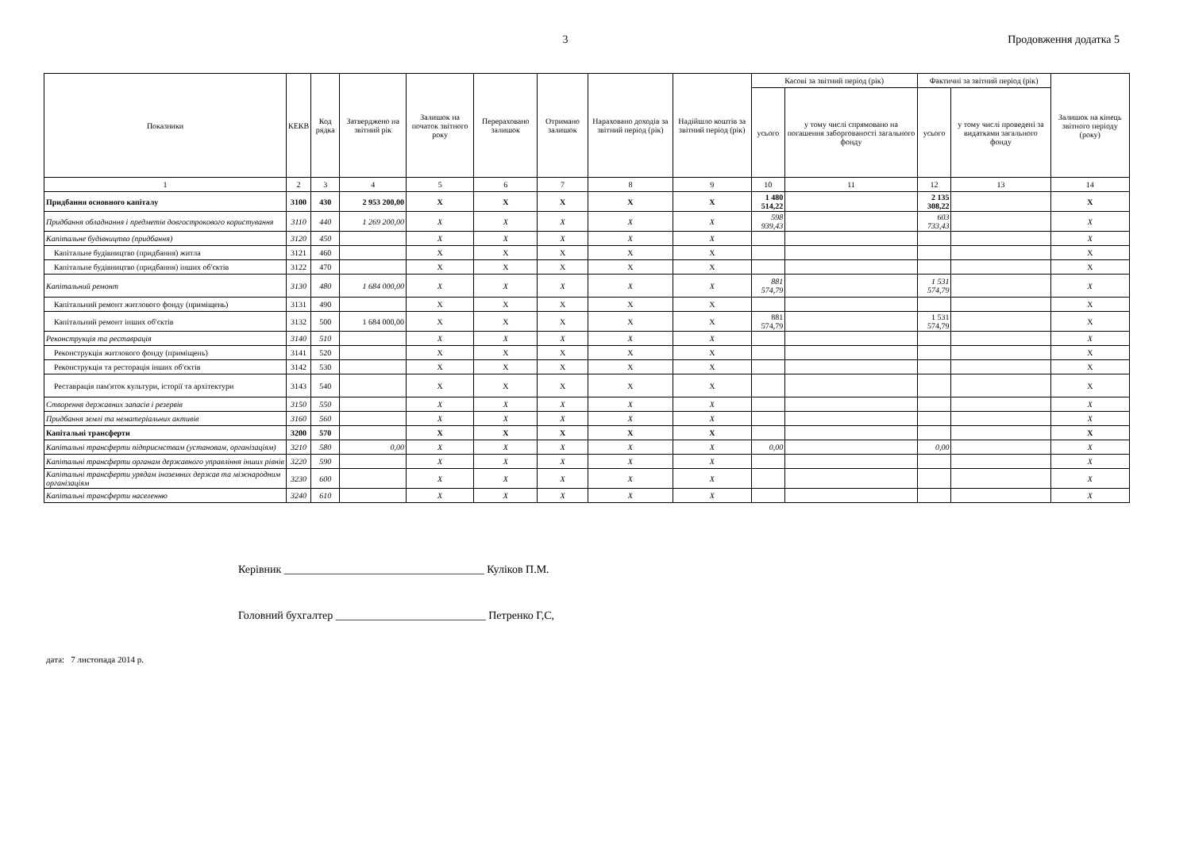3 Продовження додатка 5
| Показники | КЕКВ | Код рядка | Затверджено на звітний рік | Залишок на початок звітного року | Перераховано залишок | Отримано залишок | Нараховано доходів за звітний період (рік) | Надійшло коштів за звітний період (рік) | Касові за звітний період (рік) | | Фактичні за звітний період (рік) | | Залишок на кінець звітного періоду (року) |
| --- | --- | --- | --- | --- | --- | --- | --- | --- | --- | --- | --- | --- | --- |
| | | | | | | | | | усього | у тому числі спрямовано на погашення заборгованості загального фонду | усього | у тому числі проведені за видатками загального фонду | |
| 1 | 2 | 3 | 4 | 5 | 6 | 7 | 8 | 9 | 10 | 11 | 12 | 13 | 14 |
| Придбання основного капіталу | 3100 | 430 | 2 953 200,00 | X | X | X | X | X | 1 480 514,22 | | 2 135 308,22 | | X |
| Придбання обладнання і предметів довгострокового користування | 3110 | 440 | 1 269 200,00 | X | X | X | X | X | 598 939,43 | | 603 733,43 | | X |
| Капітальне будівництво (придбання) | 3120 | 450 | | X | X | X | X | X | | | | | X |
| Капітальне будівництво (придбання) житла | 3121 | 460 | | X | X | X | X | X | | | | | X |
| Капітальне будівництво (придбання) інших об'єктів | 3122 | 470 | | X | X | X | X | X | | | | | X |
| Капітальний ремонт | 3130 | 480 | 1 684 000,00 | X | X | X | X | X | 881 574,79 | | 1 531 574,79 | | X |
| Капітальний ремонт житлового фонду (приміщень) | 3131 | 490 | | X | X | X | X | X | | | | | X |
| Капітальний ремонт інших об'єктів | 3132 | 500 | 1 684 000,00 | X | X | X | X | X | 881 574,79 | | 1 531 574,79 | | X |
| Реконструкція та реставрація | 3140 | 510 | | X | X | X | X | X | | | | | X |
| Реконструкція житлового фонду (приміщень) | 3141 | 520 | | X | X | X | X | X | | | | | X |
| Реконструкція та ресторація інших об'єктів | 3142 | 530 | | X | X | X | X | X | | | | | X |
| Реставрація пам'яток культури, історії та архітектури | 3143 | 540 | | X | X | X | X | X | | | | | X |
| Створення державних запасів і резервів | 3150 | 550 | | X | X | X | X | X | | | | | X |
| Придбання землі та нематеріальних активів | 3160 | 560 | | X | X | X | X | X | | | | | X |
| Капітальні трансферти | 3200 | 570 | | X | X | X | X | X | | | | | X |
| Капітальні трансферти підприємствам (установам, організаціям) | 3210 | 580 | 0,00 | X | X | X | X | X | 0,00 | | 0,00 | | X |
| Капітальні трансферти органам державного управління інших рівнів | 3220 | 590 | | X | X | X | X | X | | | | | X |
| Капітальні трансферти урядам іноземних держав та міжнародним організаціям | 3230 | 600 | | X | X | X | X | X | | | | | X |
| Капітальні трансферти населенню | 3240 | 610 | | X | X | X | X | X | | | | | X |
Керівник ____________________________________ Куліков П.М.
Головний бухгалтер ___________________________ Петренко Г,С,
дата: 7 листопада 2014 р.